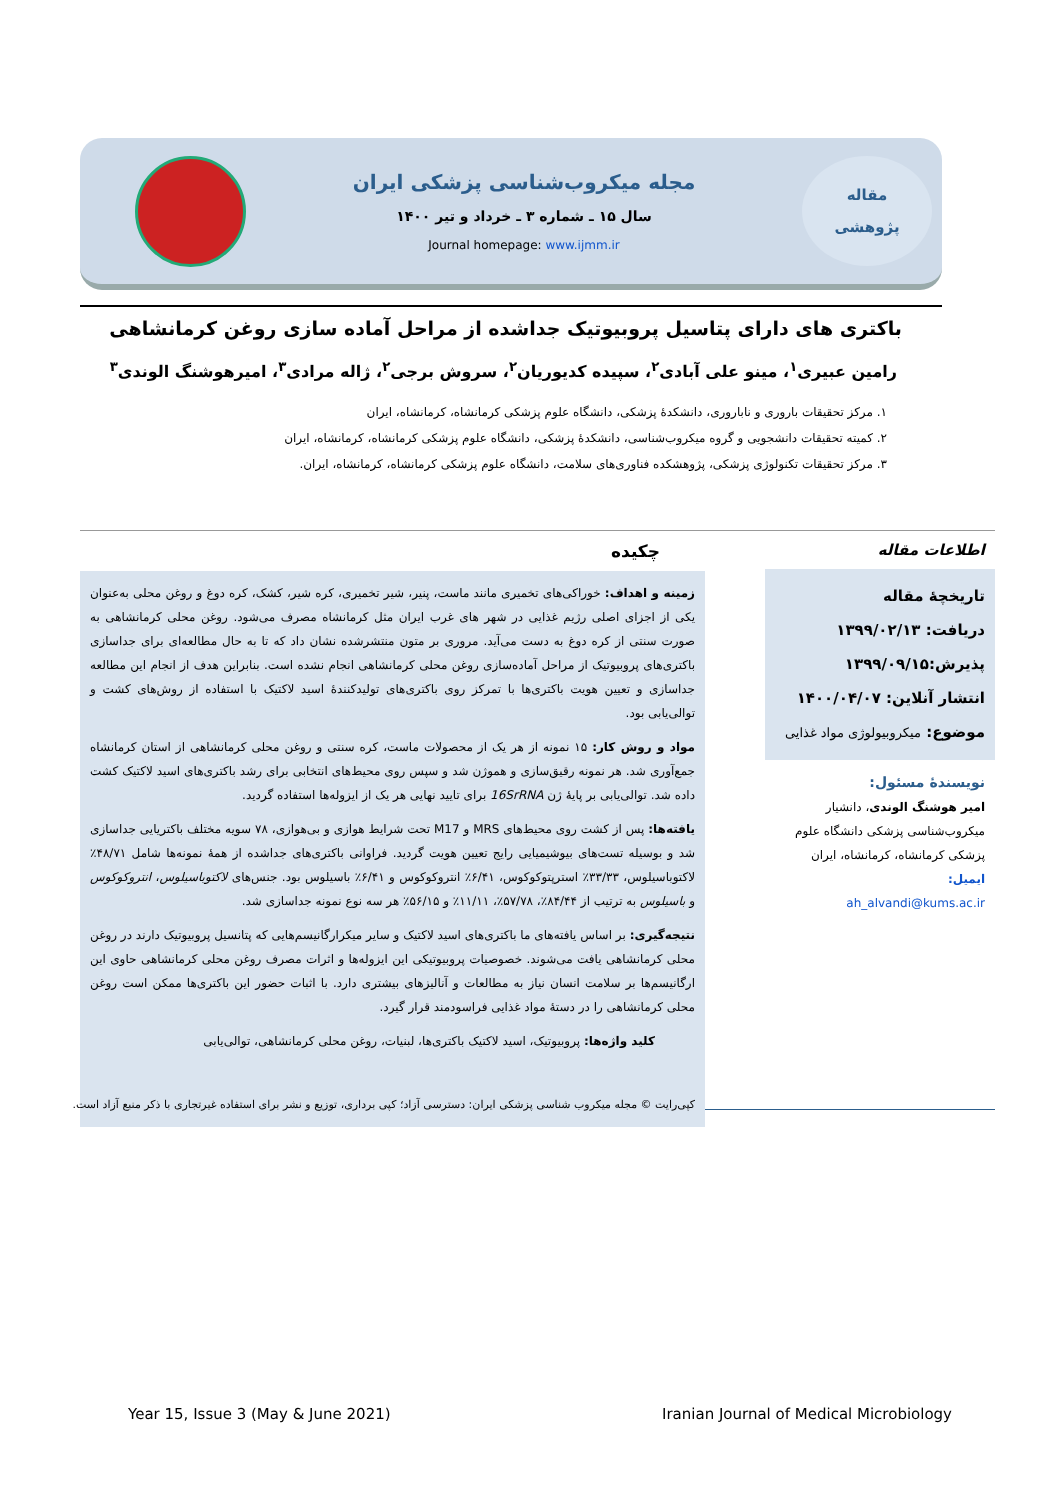مقاله
پژوهشی
مجله میکروب‌شناسی پزشکی ایران
سال ۱۵ ـ شماره ۳ ـ خرداد و تیر ۱۴۰۰
Journal homepage: www.ijmm.ir
باکتری های دارای پتاسیل پروبیوتیک جداشده از مراحل آماده سازی روغن کرمانشاهی
رامین عبیری<sup>۱</sup>، مینو علی آبادی<sup>۲</sup>، سپیده کدیوریان<sup>۲</sup>، سروش برجی<sup>۲</sup>، ژاله مرادی<sup>۳</sup>، امیرهوشنگ الوندی<sup>۳</sup>
۱. مرکز تحقیقات باروری و ناباروری، دانشکدهٔ پزشکی، دانشگاه علوم پزشکی کرمانشاه، کرمانشاه، ایران
۲. کمیته تحقیقات دانشجویی و گروه میکروب‌شناسی، دانشکدهٔ پزشکی، دانشگاه علوم پزشکی کرمانشاه، کرمانشاه، ایران
۳. مرکز تحقیقات تکنولوژی پزشکی، پژوهشکده فناوری‌های سلامت، دانشگاه علوم پزشکی کرمانشاه، کرمانشاه، ایران.
اطلاعات مقاله
تاریخچهٔ مقاله
دریافت: ۱۳۹۹/۰۲/۱۳
پذیرش:۱۳۹۹/۰۹/۱۵
انتشار آنلاین: ۱۴۰۰/۰۴/۰۷
موضوع: میکروبیولوژی مواد غذایی
نویسندهٔ مسئول:
امیر هوشنگ الوندی، دانشیار میکروب‌شناسی پزشکی دانشگاه علوم پزشکی کرمانشاه، کرمانشاه، ایران
ایمیل:
ah_alvandi@kums.ac.ir
چکیده
زمینه و اهداف: خوراکی‌های تخمیری مانند ماست، پنیر، شیر تخمیری، کره شیر، کشک، کره دوغ و روغن محلی به‌عنوان یکی از اجزای اصلی رژیم غذایی در شهر های غرب ایران مثل کرمانشاه مصرف می‌شود. روغن محلی کرمانشاهی به صورت سنتی از کره دوغ به دست می‌آید. مروری بر متون منتشرشده نشان داد که تا به حال مطالعه‌ای برای جداسازی باکتری‌های پروبیوتیک از مراحل آماده‌سازی روغن محلی کرمانشاهی انجام نشده است. بنابراین هدف از انجام این مطالعه جداسازی و تعیین هویت باکتری‌ها با تمرکز روی باکتری‌های تولیدکنندهٔ اسید لاکتیک با استفاده از روش‌های کشت و توالی‌یابی بود.
مواد و روش کار: ۱۵ نمونه از هر یک از محصولات ماست، کره سنتی و روغن محلی کرمانشاهی از استان کرمانشاه جمع‌آوری شد. هر نمونه رقیق‌سازی و هموژن شد و سپس روی محیط‌های انتخابی برای رشد باکتری‌های اسید لاکتیک کشت داده شد. توالی‌یابی بر پایهٔ ژن 16SrRNA برای تایید نهایی هر یک از ایزوله‌ها استفاده گردید.
یافته‌ها: پس از کشت روی محیط‌های MRS و M17 تحت شرایط هوازی و بی‌هوازی، ۷۸ سویه مختلف باکتریایی جداسازی شد و بوسیله تست‌های بیوشیمیایی رایج تعیین هویت گردید. فراوانی باکتری‌های جداشده از همهٔ نمونه‌ها شامل ۴۸/۷۱٪ لاکتوباسیلوس، ۳۳/۳۳٪ استرپتوکوکوس، ۶/۴۱٪ انتروکوکوس و ۶/۴۱٪ باسیلوس بود. جنس‌های لاکتوباسیلوس، انتروکوکوس و باسیلوس به ترتیب از ۸۴/۴۴٪، ۵۷/۷۸٪، ۱۱/۱۱٪ و ۵۶/۱۵٪ هر سه نوع نمونه جداسازی شد.
نتیجه‌گیری: بر اساس یافته‌های ما باکتری‌های اسید لاکتیک و سایر میکرارگانیسم‌هایی که پتانسیل پروبیوتیک دارند در روغن محلی کرمانشاهی یافت می‌شوند. خصوصیات پروبیوتیکی این ایزوله‌ها و اثرات مصرف روغن محلی کرمانشاهی حاوی این ارگانیسم‌ها بر سلامت انسان نیاز به مطالعات و آنالیزهای بیشتری دارد. با اثبات حضور این باکتری‌ها ممکن است روغن محلی کرمانشاهی را در دستهٔ مواد غذایی فراسودمند قرار گیرد.
کلید واژه‌ها: پروبیوتیک، اسید لاکتیک باکتری‌ها، لبنیات، روغن محلی کرمانشاهی، توالی‌یابی
کپی‌رایت © مجله میکروب شناسی پزشکی ایران: دسترسی آزاد؛ کپی برداری، توزیع و نشر برای استفاده غیرتجاری با ذکر منبع آزاد است.
Year 15, Issue 3 (May & June 2021) Iranian Journal of Medical Microbiology